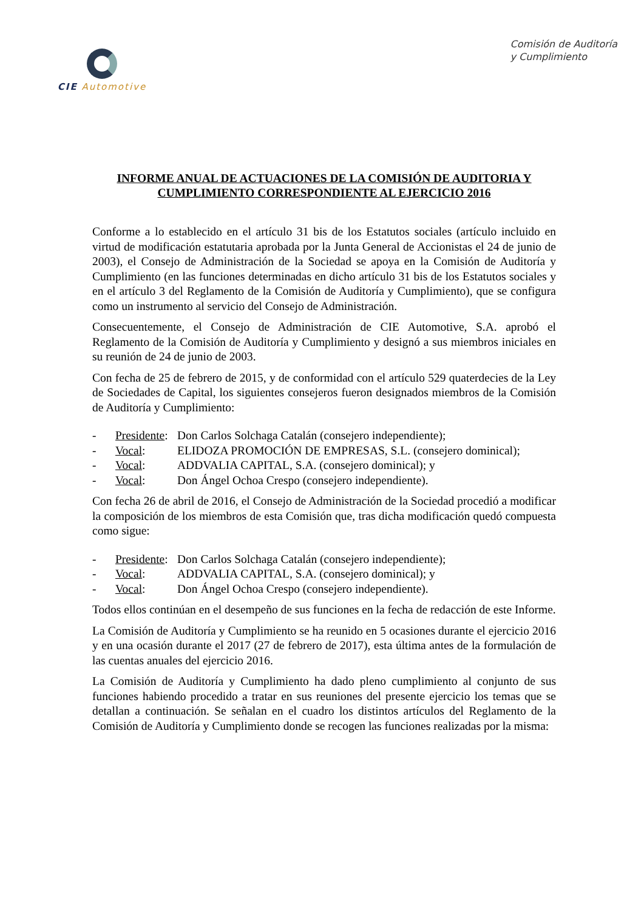CIE Automotive
Comisión de Auditoría
y Cumplimiento
INFORME ANUAL DE ACTUACIONES DE LA COMISIÓN DE AUDITORIA Y CUMPLIMIENTO CORRESPONDIENTE AL EJERCICIO 2016
Conforme a lo establecido en el artículo 31 bis de los Estatutos sociales (artículo incluido en virtud de modificación estatutaria aprobada por la Junta General de Accionistas el 24 de junio de 2003), el Consejo de Administración de la Sociedad se apoya en la Comisión de Auditoría y Cumplimiento (en las funciones determinadas en dicho artículo 31 bis de los Estatutos sociales y en el artículo 3 del Reglamento de la Comisión de Auditoría y Cumplimiento), que se configura como un instrumento al servicio del Consejo de Administración.
Consecuentemente, el Consejo de Administración de CIE Automotive, S.A. aprobó el Reglamento de la Comisión de Auditoría y Cumplimiento y designó a sus miembros iniciales en su reunión de 24 de junio de 2003.
Con fecha de 25 de febrero de 2015, y de conformidad con el artículo 529 quaterdecies de la Ley de Sociedades de Capital, los siguientes consejeros fueron designados miembros de la Comisión de Auditoría y Cumplimiento:
- Presidente: Don Carlos Solchaga Catalán (consejero independiente);
- Vocal: ELIDOZA PROMOCIÓN DE EMPRESAS, S.L. (consejero dominical);
- Vocal: ADDVALIA CAPITAL, S.A. (consejero dominical); y
- Vocal: Don Ángel Ochoa Crespo (consejero independiente).
Con fecha 26 de abril de 2016, el Consejo de Administración de la Sociedad procedió a modificar la composición de los miembros de esta Comisión que, tras dicha modificación quedó compuesta como sigue:
- Presidente: Don Carlos Solchaga Catalán (consejero independiente);
- Vocal: ADDVALIA CAPITAL, S.A. (consejero dominical); y
- Vocal: Don Ángel Ochoa Crespo (consejero independiente).
Todos ellos continúan en el desempeño de sus funciones en la fecha de redacción de este Informe.
La Comisión de Auditoría y Cumplimiento se ha reunido en 5 ocasiones durante el ejercicio 2016 y en una ocasión durante el 2017 (27 de febrero de 2017), esta última antes de la formulación de las cuentas anuales del ejercicio 2016.
La Comisión de Auditoría y Cumplimiento ha dado pleno cumplimiento al conjunto de sus funciones habiendo procedido a tratar en sus reuniones del presente ejercicio los temas que se detallan a continuación. Se señalan en el cuadro los distintos artículos del Reglamento de la Comisión de Auditoría y Cumplimiento donde se recogen las funciones realizadas por la misma: